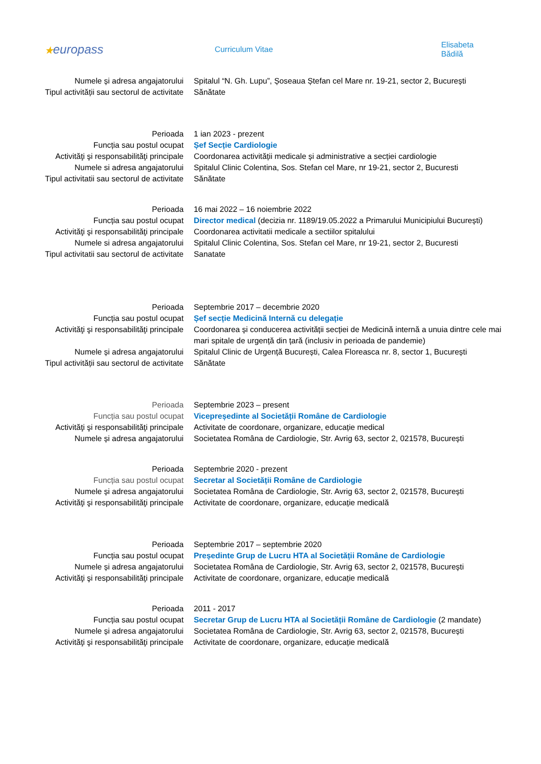★europass
Curriculum Vitae Elisabeta Bădilă
| Numele și adresa angajatorului | Spitalul “N. Gh. Lupu”, Șoseaua Ștefan cel Mare nr. 19-21, sector 2, București |
| Tipul activității sau sectorul de activitate | Sănătate |
| Perioada | 1 ian 2023 - prezent |
| Funcția sau postul ocupat | Șef Secție Cardiologie |
| Activităţi şi responsabilităţi principale | Coordonarea activității medicale și administrative a secției cardiologie |
| Numele si adresa angajatorului | Spitalul Clinic Colentina, Sos. Stefan cel Mare, nr 19-21, sector 2, Bucuresti |
| Tipul activitatii sau sectorul de activitate | Sănătate |
| Perioada | 16 mai 2022 – 16 noiembrie 2022 |
| Funcția sau postul ocupat | Director medical (decizia nr. 1189/19.05.2022 a Primarului Municipiului București) |
| Activităţi şi responsabilităţi principale | Coordonarea activitatii medicale a sectiilor spitalului |
| Numele si adresa angajatorului | Spitalul Clinic Colentina, Sos. Stefan cel Mare, nr 19-21, sector 2, Bucuresti |
| Tipul activitatii sau sectorul de activitate | Sanatate |
| Perioada | Septembrie 2017 – decembrie 2020 |
| Funcția sau postul ocupat | Șef secție Medicină Internă cu delegație |
| Activităţi şi responsabilităţi principale | Coordonarea și conducerea activității secției de Medicină internă a unuia dintre cele mai mari spitale de urgență din țară (inclusiv in perioada de pandemie) |
| Numele și adresa angajatorului | Spitalul Clinic de Urgență București, Calea Floreasca nr. 8, sector 1, București |
| Tipul activității sau sectorul de activitate | Sănătate |
| Perioada | Septembrie 2023 – present |
| Funcția sau postul ocupat | Vicepreședinte al Societății Române de Cardiologie |
| Activităţi şi responsabilităţi principale | Activitate de coordonare, organizare, educație medical |
| Numele și adresa angajatorului | Societatea Româna de Cardiologie, Str. Avrig 63, sector 2, 021578, București |
| Perioada | Septembrie 2020 - prezent |
| Funcția sau postul ocupat | Secretar al Societății Române de Cardiologie |
| Numele și adresa angajatorului | Societatea Româna de Cardiologie, Str. Avrig 63, sector 2, 021578, București |
| Activităţi şi responsabilităţi principale | Activitate de coordonare, organizare, educație medicală |
| Perioada | Septembrie 2017 – septembrie 2020 |
| Funcția sau postul ocupat | Președinte Grup de Lucru HTA al Societății Române de Cardiologie |
| Numele și adresa angajatorului | Societatea Româna de Cardiologie, Str. Avrig 63, sector 2, 021578, București |
| Activităţi şi responsabilităţi principale | Activitate de coordonare, organizare, educație medicală |
| Perioada | 2011 - 2017 |
| Funcția sau postul ocupat | Secretar Grup de Lucru HTA al Societății Române de Cardiologie (2 mandate) |
| Numele și adresa angajatorului | Societatea Româna de Cardiologie, Str. Avrig 63, sector 2, 021578, București |
| Activităţi şi responsabilităţi principale | Activitate de coordonare, organizare, educație medicală |